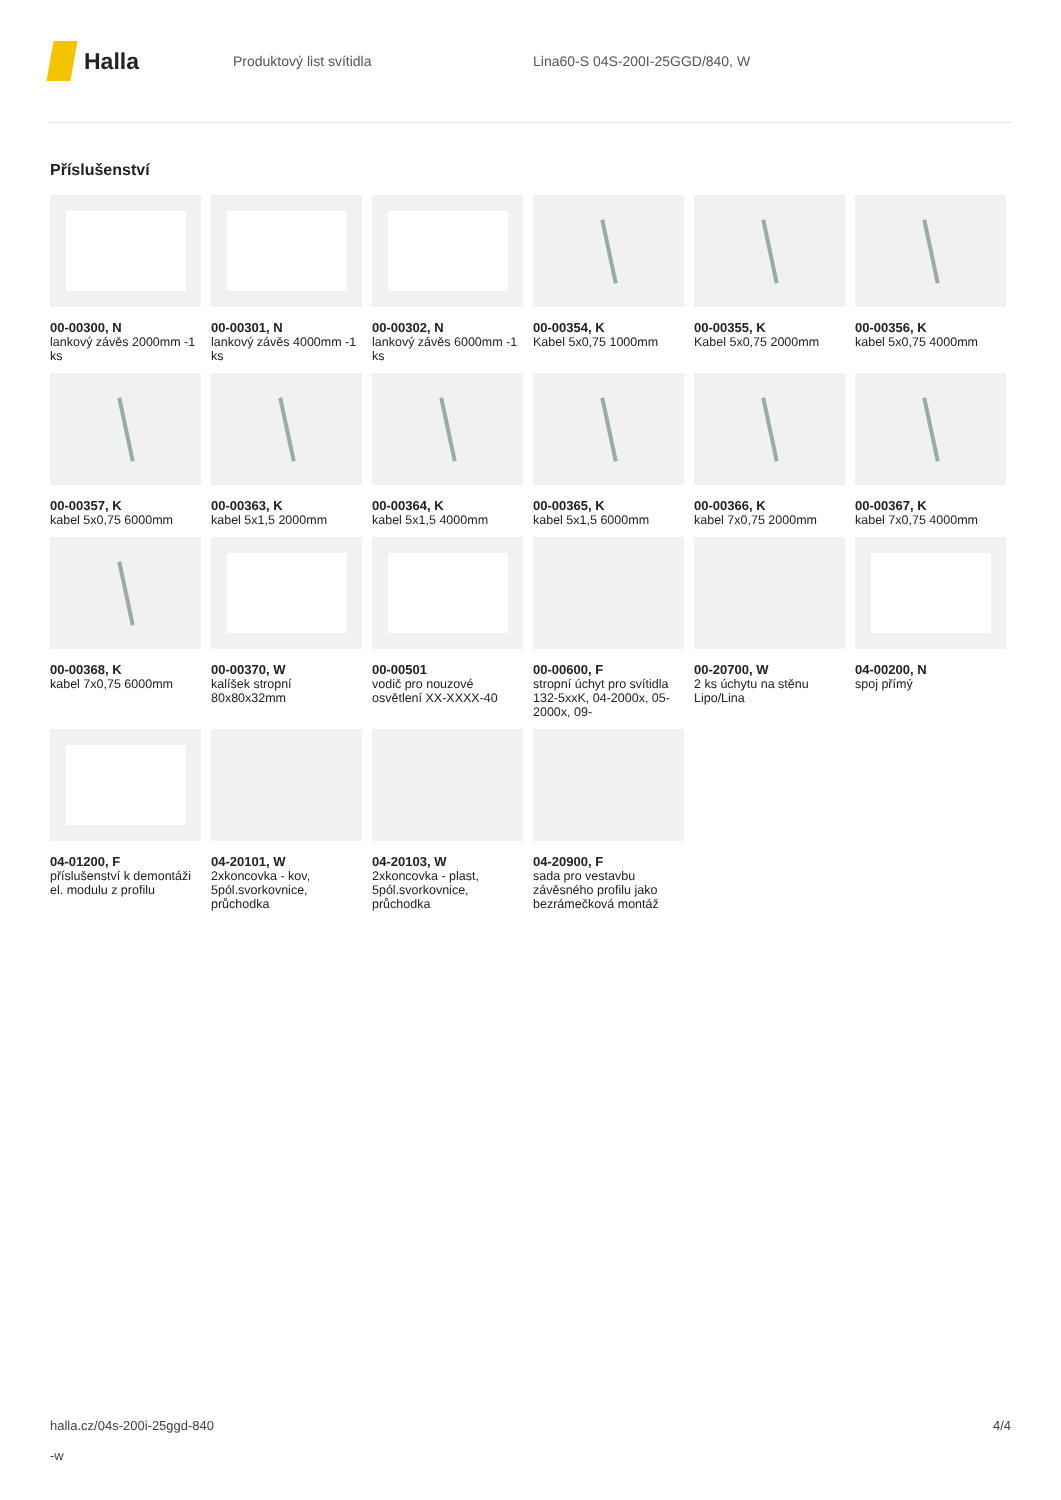Halla
Produktový list svítidla Lina60-S 04S-200I-25GGD/840, W
Příslušenství
00-00300, N
lankový závěs 2000mm -1 ks
00-00301, N
lankový závěs 4000mm -1 ks
00-00302, N
lankový závěs 6000mm -1 ks
00-00354, K
Kabel 5x0,75 1000mm
00-00355, K
Kabel 5x0,75 2000mm
00-00356, K
kabel 5x0,75 4000mm
00-00357, K
kabel 5x0,75 6000mm
00-00363, K
kabel 5x1,5 2000mm
00-00364, K
kabel 5x1,5 4000mm
00-00365, K
kabel 5x1,5 6000mm
00-00366, K
kabel 7x0,75 2000mm
00-00367, K
kabel 7x0,75 4000mm
00-00368, K
kabel 7x0,75 6000mm
00-00370, W
kalíšek stropní 80x80x32mm
00-00501
vodič pro nouzové osvětlení XX-XXXX-40
00-00600, F
stropní úchyt pro svítidla 132-5xxK, 04-2000x, 05-2000x, 09-
00-20700, W
2 ks úchytu na stěnu Lipo/Lina
04-00200, N
spoj přímý
04-01200, F
příslušenství k demontáži el. modulu z profilu
04-20101, W
2xkoncovka - kov, 5pól.svorkovnice, průchodka
04-20103, W
2xkoncovka - plast, 5pól.svorkovnice, průchodka
04-20900, F
sada pro vestavbu závěsného profilu jako bezrámečková montáž
halla.cz/04s-200i-25ggd-840
-w
4/4